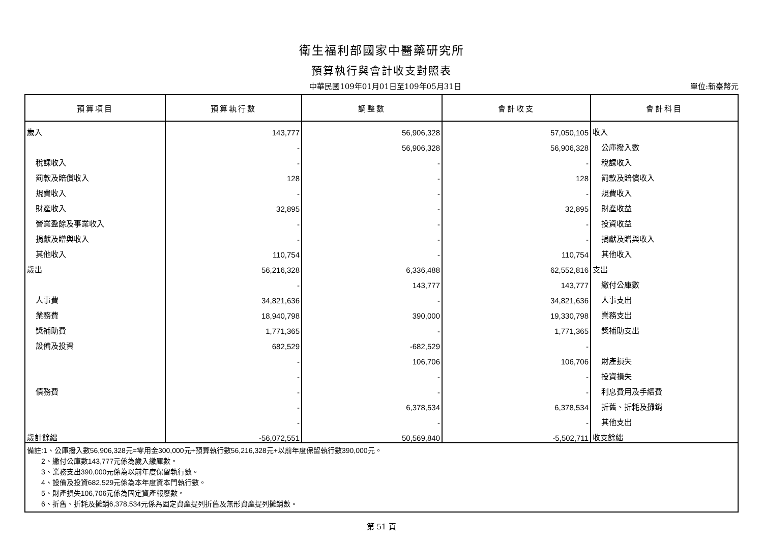衛生福利部國家中醫藥研究所
預算執行與會計收支對照表
中華民國109年01月01日至109年05月31日 單位:新臺幣元
| 預算項目 | 預算執行數 | 調整數 | 會計收支 | 會計科目 |
| --- | --- | --- | --- | --- |
| 歲入 | 143,777 | 56,906,328 | 57,050,105 | 收入 |
| | - | 56,906,328 | 56,906,328 | 公庫撥入數 |
| 稅課收入 | - | - | - | 稅課收入 |
| 罰款及賠償收入 | 128 | - | 128 | 罰款及賠償收入 |
| 規費收入 | - | - | - | 規費收入 |
| 財產收入 | 32,895 | - | 32,895 | 財產收益 |
| 營業盈餘及事業收入 | - | - | - | 投資收益 |
| 捐獻及贈與收入 | - | - | - | 捐獻及贈與收入 |
| 其他收入 | 110,754 | - | 110,754 | 其他收入 |
| 歲出 | 56,216,328 | 6,336,488 | 62,552,816 | 支出 |
| | - | 143,777 | 143,777 | 繳付公庫數 |
| 人事費 | 34,821,636 | - | 34,821,636 | 人事支出 |
| 業務費 | 18,940,798 | 390,000 | 19,330,798 | 業務支出 |
| 獎補助費 | 1,771,365 | - | 1,771,365 | 獎補助支出 |
| 設備及投資 | 682,529 | -682,529 | - | |
| | - | 106,706 | 106,706 | 財產損失 |
| | - | - | - | 投資損失 |
| 債務費 | - | - | - | 利息費用及手續費 |
| | - | 6,378,534 | 6,378,534 | 折舊、折耗及攤銷 |
| | - | - | - | 其他支出 |
| 歲計餘絀 | -56,072,551 | 50,569,840 | -5,502,711 | 收支餘絀 |
| 備註:1、公庫撥入數56,906,328元=零用金300,000元+預算執行數56,216,328元+以前年度保留執行數390,000元。 2、繳付公庫數143,777元係為歲入繳庫數。 3、業務支出390,000元係為以前年度保留執行數。 4、設備及投資682,529元係為本年度資本門執行數。 5、財產損失106,706元係為固定資產報廢數。 6、折舊、折耗及攤銷6,378,534元係為固定資產提列折舊及無形資產提列攤銷數。 | | | | |
第 51 頁